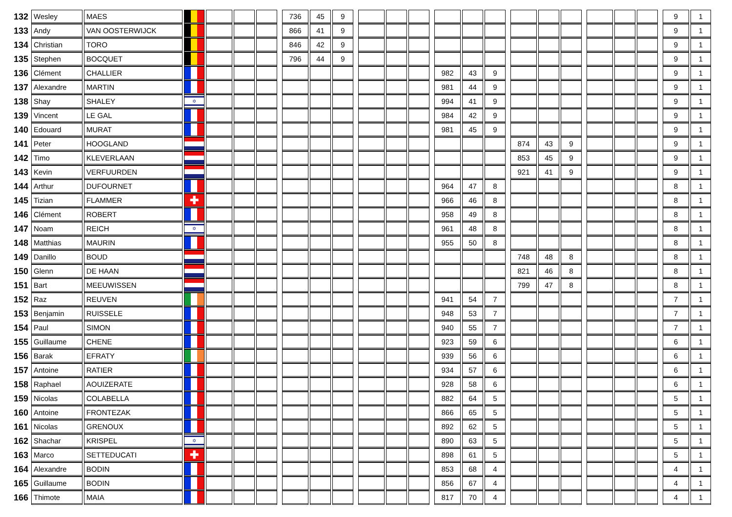| 132 | Wesley | MAES | | | | | | 736 | 45 | 9 | | | | | | | | | | | | | | | | | | 9 | 1 |
| 133 | Andy | VAN OOSTERWIJCK | | | | | | 866 | 41 | 9 | | | | | | | | | | | | | | | | | | 9 | 1 |
| 134 | Christian | TORO | | | | | | 846 | 42 | 9 | | | | | | | | | | | | | | | | | | 9 | 1 |
| 135 | Stephen | BOCQUET | | | | | | 796 | 44 | 9 | | | | | | | | | | | | | | | | | | 9 | 1 |
| 136 | Clément | CHALLIER | | | | | | | | | | | | | | 982 | 43 | 9 | | | | | | | | | | 9 | 1 |
| 137 | Alexandre | MARTIN | | | | | | | | | | | | | | 981 | 44 | 9 | | | | | | | | | | 9 | 1 |
| 138 | Shay | SHALEY | ✡ | | | | | | | | | | | | | 994 | 41 | 9 | | | | | | | | | | 9 | 1 |
| 139 | Vincent | LE GAL | | | | | | | | | | | | | | 984 | 42 | 9 | | | | | | | | | | 9 | 1 |
| 140 | Edouard | MURAT | | | | | | | | | | | | | | 981 | 45 | 9 | | | | | | | | | | 9 | 1 |
| 141 | Peter | HOOGLAND | | | | | | | | | | | | | | | | | | 874 | 43 | 9 | | | | | | 9 | 1 |
| 142 | Timo | KLEVERLAAN | | | | | | | | | | | | | | | | | | 853 | 45 | 9 | | | | | | 9 | 1 |
| 143 | Kevin | VERFUURDEN | | | | | | | | | | | | | | | | | | 921 | 41 | 9 | | | | | | 9 | 1 |
| 144 | Arthur | DUFOURNET | | | | | | | | | | | | | | 964 | 47 | 8 | | | | | | | | | | 8 | 1 |
| 145 | Tizian | FLAMMER | ✚ | | | | | | | | | | | | | 966 | 46 | 8 | | | | | | | | | | 8 | 1 |
| 146 | Clément | ROBERT | | | | | | | | | | | | | | 958 | 49 | 8 | | | | | | | | | | 8 | 1 |
| 147 | Noam | REICH | ✡ | | | | | | | | | | | | | 961 | 48 | 8 | | | | | | | | | | 8 | 1 |
| 148 | Matthias | MAURIN | | | | | | | | | | | | | | 955 | 50 | 8 | | | | | | | | | | 8 | 1 |
| 149 | Danillo | BOUD | | | | | | | | | | | | | | | | | | 748 | 48 | 8 | | | | | | 8 | 1 |
| 150 | Glenn | DE HAAN | | | | | | | | | | | | | | | | | | 821 | 46 | 8 | | | | | | 8 | 1 |
| 151 | Bart | MEEUWISSEN | | | | | | | | | | | | | | | | | | 799 | 47 | 8 | | | | | | 8 | 1 |
| 152 | Raz | REUVEN | | | | | | | | | | | | | | 941 | 54 | 7 | | | | | | | | | | 7 | 1 |
| 153 | Benjamin | RUISSELE | | | | | | | | | | | | | | 948 | 53 | 7 | | | | | | | | | | 7 | 1 |
| 154 | Paul | SIMON | | | | | | | | | | | | | | 940 | 55 | 7 | | | | | | | | | | 7 | 1 |
| 155 | Guillaume | CHENE | | | | | | | | | | | | | | 923 | 59 | 6 | | | | | | | | | | 6 | 1 |
| 156 | Barak | EFRATY | | | | | | | | | | | | | | 939 | 56 | 6 | | | | | | | | | | 6 | 1 |
| 157 | Antoine | RATIER | | | | | | | | | | | | | | 934 | 57 | 6 | | | | | | | | | | 6 | 1 |
| 158 | Raphael | AOUIZERATE | | | | | | | | | | | | | | 928 | 58 | 6 | | | | | | | | | | 6 | 1 |
| 159 | Nicolas | COLABELLA | | | | | | | | | | | | | | 882 | 64 | 5 | | | | | | | | | | 5 | 1 |
| 160 | Antoine | FRONTEZAK | | | | | | | | | | | | | | 866 | 65 | 5 | | | | | | | | | | 5 | 1 |
| 161 | Nicolas | GRENOUX | | | | | | | | | | | | | | 892 | 62 | 5 | | | | | | | | | | 5 | 1 |
| 162 | Shachar | KRISPEL | ✡ | | | | | | | | | | | | | 890 | 63 | 5 | | | | | | | | | | 5 | 1 |
| 163 | Marco | SETTEDUCATI | ✚ | | | | | | | | | | | | | 898 | 61 | 5 | | | | | | | | | | 5 | 1 |
| 164 | Alexandre | BODIN | | | | | | | | | | | | | | 853 | 68 | 4 | | | | | | | | | | 4 | 1 |
| 165 | Guillaume | BODIN | | | | | | | | | | | | | | 856 | 67 | 4 | | | | | | | | | | 4 | 1 |
| 166 | Thimote | MAIA | | | | | | | | | | | | | | 817 | 70 | 4 | | | | | | | | | | 4 | 1 |